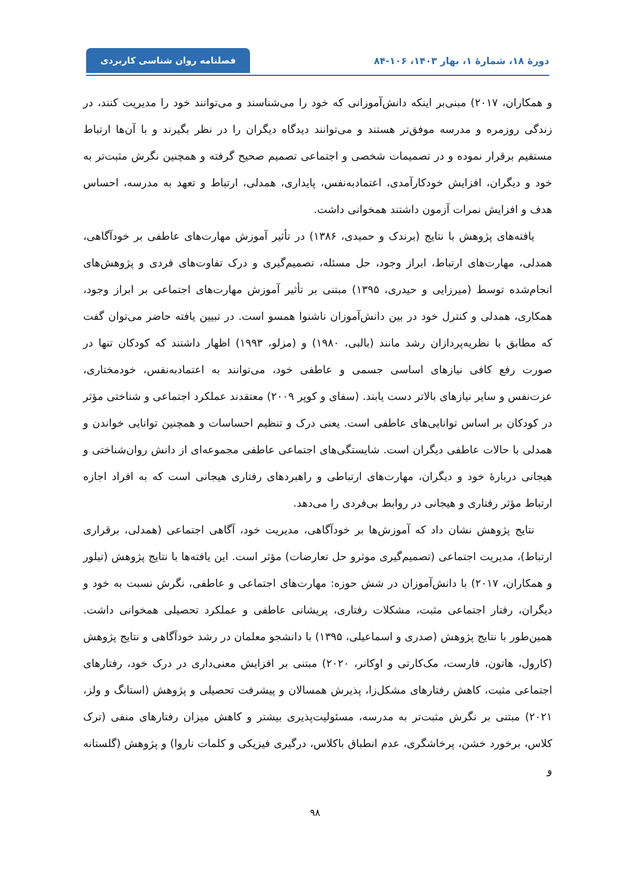دورهٔ ۱۸، شمارهٔ ۱، بهار ۱۴۰۳، ۱۰۶-۸۴
فصلنامه روان شناسی کاربردی
و همکاران، ۲۰۱۷) مبنی‌بر اینکه دانش‌آموزانی که خود را می‌شناسند و می‌توانند خود را مدیریت کنند، در زندگی روزمره و مدرسه موفق‌تر هستند و می‌توانند دیدگاه دیگران را در نظر بگیرند و با آن‌ها ارتباط مستقیم برقرار نموده و در تصمیمات شخصی و اجتماعی تصمیم صحیح گرفته و همچنین نگرش مثبت‌تر به خود و دیگران، افزایش خودکارآمدی، اعتمادبه‌نفس، پایداری، همدلی، ارتباط و تعهد به مدرسه، احساس هدف و افزایش نمرات آزمون داشتند همخوانی داشت.
یافته‌های پژوهش با نتایج (برندک و حمیدی، ۱۳۸۶) در تأثیر آموزش مهارت‌های عاطفی بر خودآگاهی، همدلی، مهارت‌های ارتباط، ابراز وجود، حل مسئله، تصمیم‌گیری و درک تفاوت‌های فردی و پژوهش‌های انجام‌شده توسط (میرزایی و حیدری، ۱۳۹۵) مبتنی بر تأثیر آموزش مهارت‌های اجتماعی بر ابراز وجود، همکاری، همدلی و کنترل خود در بین دانش‌آموزان ناشنوا همسو است. در تبیین یافته حاضر می‌توان گفت که مطابق با نظریه‌پردازان رشد مانند (بالبی، ۱۹۸۰) و (مزلو، ۱۹۹۳) اظهار داشتند که کودکان تنها در صورت رفع کافی نیازهای اساسی جسمی و عاطفی خود، می‌توانند به اعتمادبه‌نفس، خودمختاری، عزت‌نفس و سایر نیازهای بالاتر دست یابند. (سفای و کوپر ۲۰۰۹) معتقدند عملکرد اجتماعی و شناختی مؤثر در کودکان بر اساس توانایی‌های عاطفی است. یعنی درک و تنظیم احساسات و همچنین توانایی خواندن و همدلی با حالات عاطفی دیگران است. شایستگی‌های اجتماعی عاطفی مجموعه‌ای از دانش روان‌شناختی و هیجانی دربارهٔ خود و دیگران، مهارت‌های ارتباطی و راهبردهای رفتاری هیجانی است که به افراد اجازه ارتباط مؤثر رفتاری و هیجانی در روابط بی‌فردی را می‌دهد.
نتایج پژوهش نشان داد که آموزش‌ها بر خودآگاهی، مدیریت خود، آگاهی اجتماعی (همدلی، برقراری ارتباط)، مدیریت اجتماعی (تصمیم‌گیری موثرو حل تعارضات) مؤثر است. این یافته‌ها با نتایج پژوهش (تیلور و همکاران، ۲۰۱۷) با دانش‌آموزان در شش حوزه: مهارت‌های اجتماعی و عاطفی، نگرش نسبت به خود و دیگران، رفتار اجتماعی مثبت، مشکلات رفتاری، پریشانی عاطفی و عملکرد تحصیلی همخوانی داشت. همین‌طور با نتایج پژوهش (صدری و اسماعیلی، ۱۳۹۵) با دانشجو معلمان در رشد خودآگاهی و نتایج پژوهش (کارول، هاتون، فارست، مک‌کارتی و اوکانر، ۲۰۲۰) مبتنی بر افزایش معنی‌داری در درک خود، رفتارهای اجتماعی مثبت، کاهش رفتارهای مشکل‌زا، پذیرش همسالان و پیشرفت تحصیلی و پژوهش (استانگ و ولز، ۲۰۲۱) مبتنی بر نگرش مثبت‌تر به مدرسه، مسئولیت‌پذیری بیشتر و کاهش میزان رفتارهای منفی (ترک کلاس، برخورد خشن، پرخاشگری، عدم انطباق باکلاس، درگیری فیزیکی و کلمات ناروا) و پژوهش (گلستانه و
۹۸